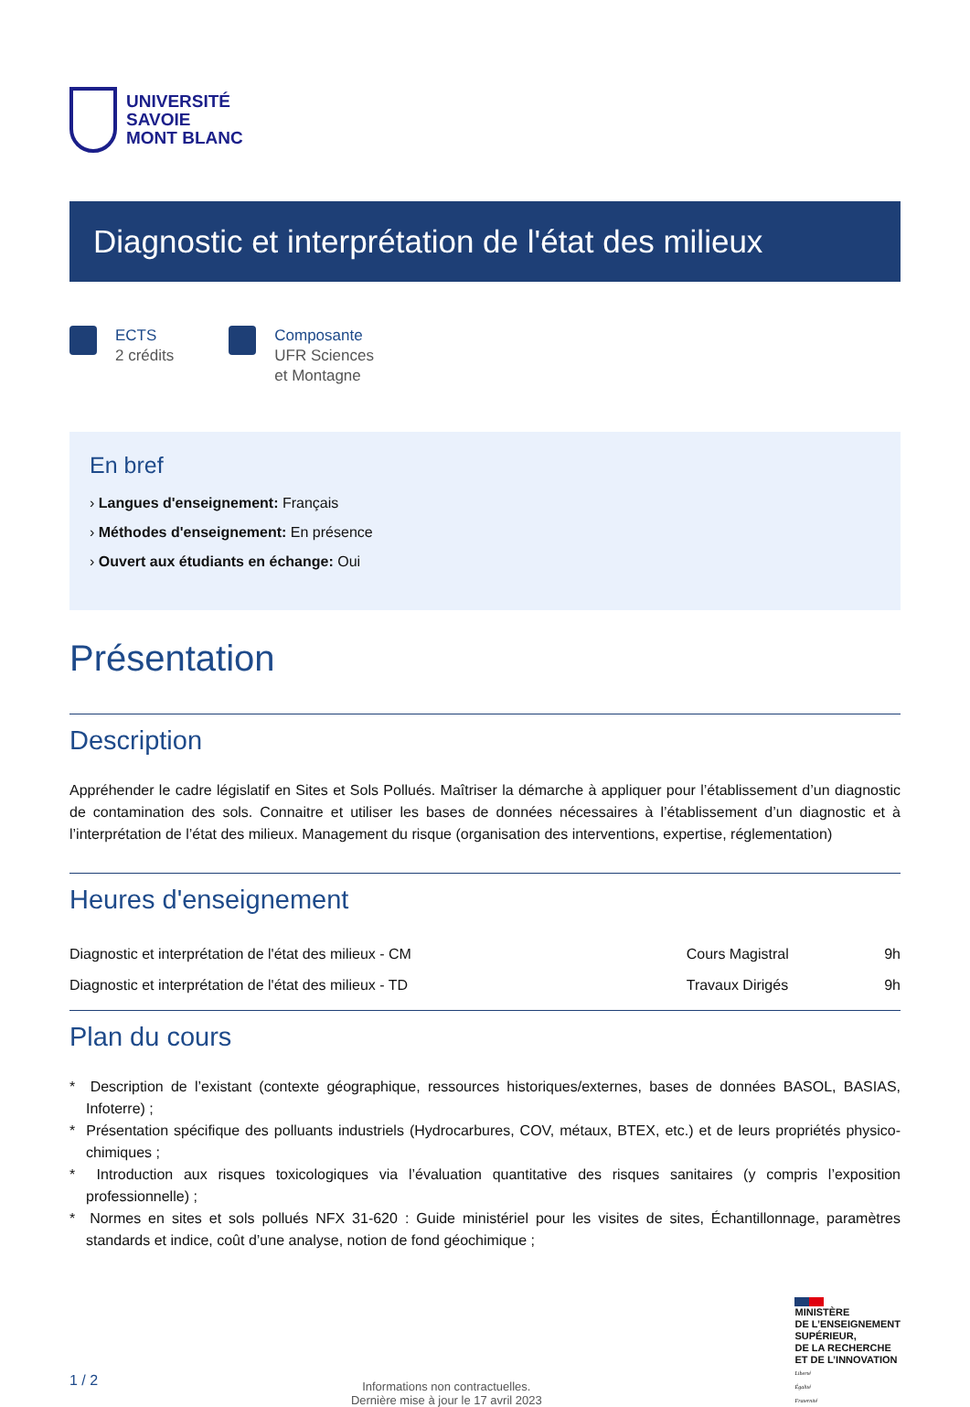UNIVERSITÉ
SAVOIE
MONT BLANC
Diagnostic et interprétation de l'état des milieux
ECTS
2 crédits
Composante
UFR Sciences
et Montagne
En bref
› Langues d'enseignement: Français
› Méthodes d'enseignement: En présence
› Ouvert aux étudiants en échange: Oui
Présentation
Description
Appréhender le cadre législatif en Sites et Sols Pollués. Maîtriser la démarche à appliquer pour l’établissement d’un diagnostic de contamination des sols. Connaitre et utiliser les bases de données nécessaires à l’établissement d’un diagnostic et à l’interprétation de l’état des milieux. Management du risque (organisation des interventions, expertise, réglementation)
Heures d'enseignement
| Diagnostic et interprétation de l'état des milieux - CM | Cours Magistral | 9h |
| Diagnostic et interprétation de l'état des milieux - TD | Travaux Dirigés | 9h |
Plan du cours
* Description de l’existant (contexte géographique, ressources historiques/externes, bases de données BASOL, BASIAS, Infoterre) ;
* Présentation spécifique des polluants industriels (Hydrocarbures, COV, métaux, BTEX, etc.) et de leurs propriétés physico-chimiques ;
* Introduction aux risques toxicologiques via l’évaluation quantitative des risques sanitaires (y compris l’exposition professionnelle) ;
* Normes en sites et sols pollués NFX 31-620 : Guide ministériel pour les visites de sites, Échantillonnage, paramètres standards et indice, coût d’une analyse, notion de fond géochimique ;
1 / 2
Informations non contractuelles.
Dernière mise à jour le 17 avril 2023
MINISTÈRE
DE L’ENSEIGNEMENT
SUPÉRIEUR,
DE LA RECHERCHE
ET DE L’INNOVATION
Liberté
Égalité
Fraternité